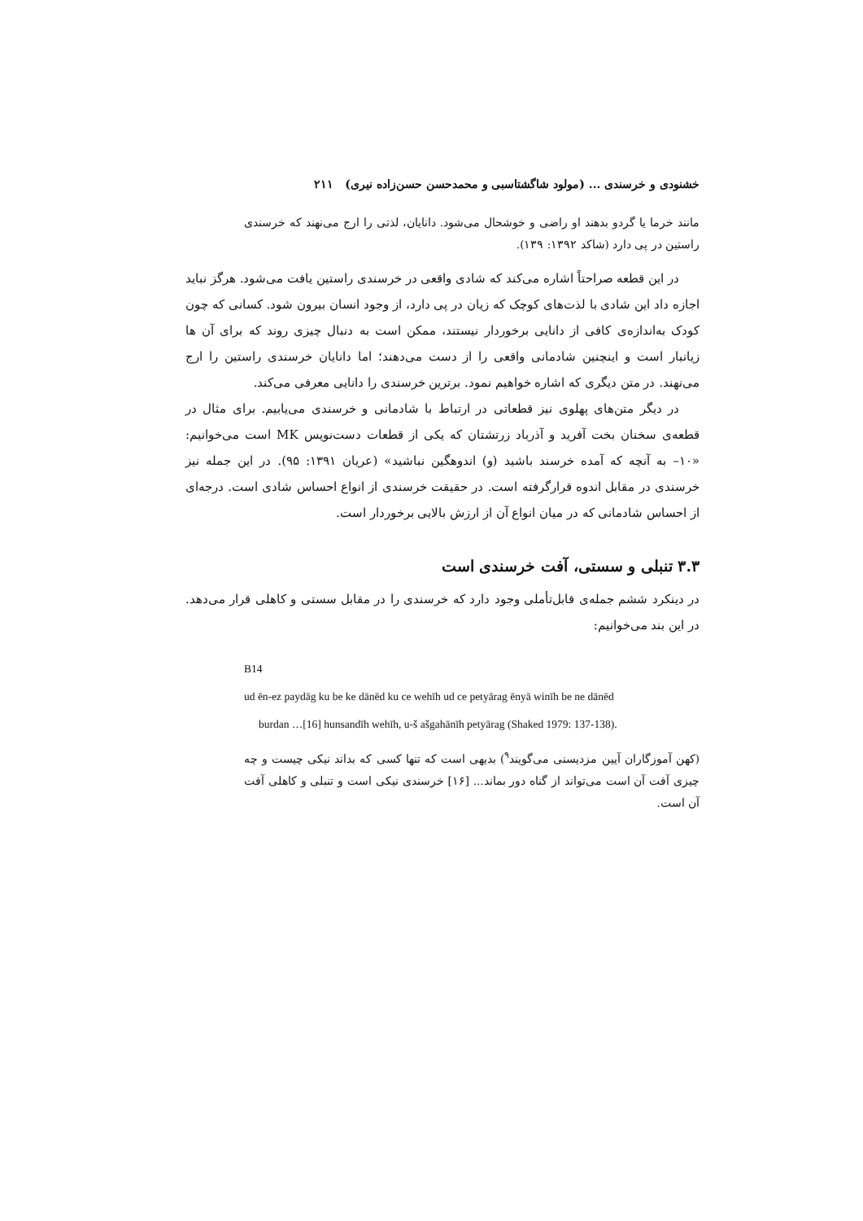خشنودی و خرسندی ... (مولود شاگشتاسبی و محمدحسن حسن‌زاده نیری) ۲۱۱
مانند خرما یا گردو بدهند او راضی و خوشحال می‌شود. دانایان، لذتی را ارج می‌نهند که خرسندی راستین در پی دارد (شاکد ۱۳۹۲: ۱۳۹).
در این قطعه صراحتاً اشاره می‌کند که شادی واقعی در خرسندی راستین یافت می‌شود. هرگز نباید اجازه داد این شادی با لذت‌های کوچک که زیان در پی دارد، از وجود انسان بیرون شود. کسانی که چون کودک به‌اندازه‌ی کافی از دانایی برخوردار نیستند، ممکن است به دنبال چیزی روند که برای آن ها زیانبار است و اینچنین شادمانی واقعی را از دست می‌دهند؛ اما دانایان خرسندی راستین را ارج می‌نهند. در متن دیگری که اشاره خواهیم نمود. برترین خرسندی را دانایی معرفی می‌کند.
در دیگر متن‌های پهلوی نیز قطعاتی در ارتباط با شادمانی و خرسندی می‌یابیم. برای مثال در قطعه‌ی سخنان بخت آفرید و آذرباد زرتشتان که یکی از قطعات دست‌نویس MK است می‌خوانیم: «۱۰– به آنچه که آمده خرسند باشید (و) اندوهگین نباشید» (عریان ۱۳۹۱: ۹۵). در این جمله نیز خرسندی در مقابل اندوه قرارگرفته است. در حقیقت خرسندی از انواع احساس شادی است. درجه‌ای از احساس شادمانی که در میان انواع آن از ارزش بالایی برخوردار است.
۳.۳ تنبلی و سستی، آفت خرسندی است
در دینکرد ششم جمله‌ی قابل‌تأملی وجود دارد که خرسندی را در مقابل سستی و کاهلی قرار می‌دهد. در این بند می‌خوانیم:
B14
ud ēn-ez paydāg ku be ke dānēd ku ce wehīh ud ce petyārag ēnyā winīh be ne dānēd
burdan …[16] hunsandīh wehīh, u-š ašgahānīh petyārag (Shaked 1979: 137-138).
(کهن آموزگاران آیین مزدیسنی می‌گویند<sup>۹</sup>) بدیهی است که تنها کسی که بداند نیکی چیست و چه چیزی آفت آن است می‌تواند از گناه دور بماند... [۱۶] خرسندی نیکی است و تنبلی و کاهلی آفت آن است.